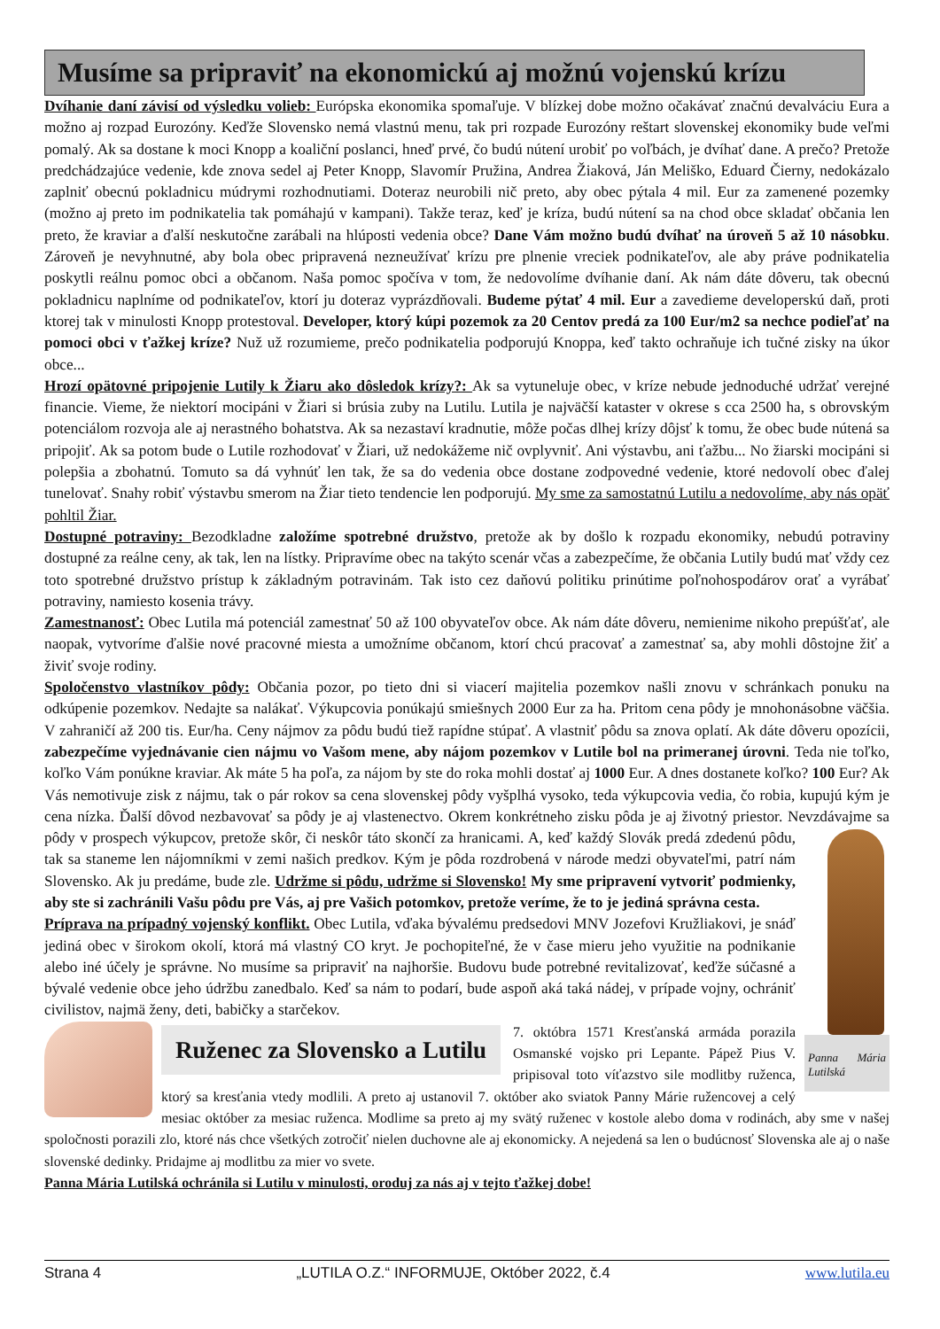Musíme sa pripraviť na ekonomickú aj možnú vojenskú krízu
Dvíhanie daní závisí od výsledku volieb: Európska ekonomika spomaľuje. V blízkej dobe možno očakávať značnú devalváciu Eura a možno aj rozpad Eurozóny. Keďže Slovensko nemá vlastnú menu, tak pri rozpade Eurozóny reštart slovenskej ekonomiky bude veľmi pomalý. Ak sa dostane k moci Knopp a koaliční poslanci, hneď prvé, čo budú nútení urobiť po voľbách, je dvíhať dane. A prečo? Pretože predchádzajúce vedenie, kde znova sedel aj Peter Knopp, Slavomír Pružina, Andrea Žiaková, Ján Meliško, Eduard Čierny, nedokázalo zaplniť obecnú pokladnicu múdrymi rozhodnutiami. Doteraz neurobili nič preto, aby obec pýtala 4 mil. Eur za zamenené pozemky (možno aj preto im podnikatelia tak pomáhajú v kampani). Takže teraz, keď je kríza, budú nútení sa na chod obce skladať občania len preto, že kraviar a ďalší neskutočne zarábali na hlúposti vedenia obce? Dane Vám možno budú dvíhať na úroveň 5 až 10 násobku. Zároveň je nevyhnutné, aby bola obec pripravená nezneužívať krízu pre plnenie vreciek podnikateľov, ale aby práve podnikatelia poskytli reálnu pomoc obci a občanom. Naša pomoc spočíva v tom, že nedovolíme dvíhanie daní. Ak nám dáte dôveru, tak obecnú pokladnicu naplníme od podnikateľov, ktorí ju doteraz vyprázdňovali. Budeme pýtať 4 mil. Eur a zavedieme developerskú daň, proti ktorej tak v minulosti Knopp protestoval. Developer, ktorý kúpi pozemok za 20 Centov predá za 100 Eur/m2 sa nechce podieľať na pomoci obci v ťažkej kríze? Nuž už rozumieme, prečo podnikatelia podporujú Knoppa, keď takto ochraňuje ich tučné zisky na úkor obce...
Hrozí opätovné pripojenie Lutily k Žiaru ako dôsledok krízy?: Ak sa vytuneluje obec, v kríze nebude jednoduché udržať verejné financie. Vieme, že niektorí mocipáni v Žiari si brúsia zuby na Lutilu. Lutila je najväčší kataster v okrese s cca 2500 ha, s obrovským potenciálom rozvoja ale aj nerastného bohatstva. Ak sa nezastaví kradnutie, môže počas dlhej krízy dôjsť k tomu, že obec bude nútená sa pripojiť. Ak sa potom bude o Lutile rozhodovať v Žiari, už nedokážeme nič ovplyvniť. Ani výstavbu, ani ťažbu... No žiarski mocipáni si polepšia a zbohatnú. Tomuto sa dá vyhnúť len tak, že sa do vedenia obce dostane zodpovedné vedenie, ktoré nedovolí obec ďalej tunelovať. Snahy robiť výstavbu smerom na Žiar tieto tendencie len podporujú. My sme za samostatnú Lutilu a nedovolíme, aby nás opäť pohltil Žiar.
Dostupné potraviny: Bezodkladne založíme spotrebné družstvo, pretože ak by došlo k rozpadu ekonomiky, nebudú potraviny dostupné za reálne ceny, ak tak, len na lístky. Pripravíme obec na takýto scenár včas a zabezpečíme, že občania Lutily budú mať vždy cez toto spotrebné družstvo prístup k základným potravinám. Tak isto cez daňovú politiku prinútime poľnohospodárov orať a vyrábať potraviny, namiesto kosenia trávy.
Zamestnanosť: Obec Lutila má potenciál zamestnať 50 až 100 obyvateľov obce. Ak nám dáte dôveru, nemienime nikoho prepúšťať, ale naopak, vytvoríme ďalšie nové pracovné miesta a umožníme občanom, ktorí chcú pracovať a zamestnať sa, aby mohli dôstojne žiť a živiť svoje rodiny.
Spoločenstvo vlastníkov pôdy: Občania pozor, po tieto dni si viacerí majitelia pozemkov našli znovu v schránkach ponuku na odkúpenie pozemkov. Nedajte sa nalákať. Výkupcovia ponúkajú smiešnych 2000 Eur za ha. Pritom cena pôdy je mnohonásobne väčšia. V zahraničí až 200 tis. Eur/ha. Ceny nájmov za pôdu budú tiež rapídne stúpať. A vlastniť pôdu sa znova oplatí. Ak dáte dôveru opozícii, zabezpečíme vyjednávanie cien nájmu vo Vašom mene, aby nájom pozemkov v Lutile bol na primeranej úrovni. Teda nie toľko, koľko Vám ponúkne kraviar. Ak máte 5 ha poľa, za nájom by ste do roka mohli dostať aj 1000 Eur. A dnes dostanete koľko? 100 Eur? Ak Vás nemotivuje zisk z nájmu, tak o pár rokov sa cena slovenskej pôdy vyšplhá vysoko, teda výkupcovia vedia, čo robia, kupujú kým je cena nízka. Ďalší dôvod nezbavovať sa pôdy je aj vlastenectvo. Okrem konkrétneho zisku pôda je aj životný priestor. Nevzdávajme sa pôdy v prospech výkupcov, pretože skôr, či neskôr táto skončí za hranicami. A, keď každý Slovák predá zdedenú pôdu, Panna Mária Lutilská tak sa staneme len nájomníkmi v zemi našich predkov. Kým je pôda rozdrobená v národe medzi obyvateľmi, patrí nám Slovensko. Ak ju predáme, bude zle. Udržme si pôdu, udržme si Slovensko! My sme pripravení vytvoriť podmienky, aby ste si zachránili Vašu pôdu pre Vás, aj pre Vašich potomkov, pretože veríme, že to je jediná správna cesta.
Príprava na prípadný vojenský konflikt. Obec Lutila, vďaka bývalému predsedovi MNV Jozefovi Kružliakovi, je snáď jediná obec v širokom okolí, ktorá má vlastný CO kryt. Je pochopiteľné, že v čase mieru jeho využitie na podnikanie alebo iné účely je správne. No musíme sa pripraviť na najhoršie. Budovu bude potrebné revitalizovať, keďže súčasné a bývalé vedenie obce jeho údržbu zanedbalo. Keď sa nám to podarí, bude aspoň aká taká nádej, v prípade vojny, ochrániť civilistov, najmä ženy, deti, babičky a starčekov.
Ruženec za Slovensko a Lutilu
7. októbra 1571 Kresťanská armáda porazila Osmanské vojsko pri Lepante. Pápež Pius V. pripisoval toto víťazstvo sile modlitby ruženca, ktorý sa kresťania vtedy modlili. A preto aj ustanovil 7. október ako sviatok Panny Márie ružencovej a celý mesiac október za mesiac ruženca. Modlime sa preto aj my svätý ruženec v kostole alebo doma v rodinách, aby sme v našej spoločnosti porazili zlo, ktoré nás chce všetkých zotročiť nielen duchovne ale aj ekonomicky. A nejedená sa len o budúcnosť Slovenska ale aj o naše slovenské dedinky. Pridajme aj modlitbu za mier vo svete.
Panna Mária Lutilská ochránila si Lutilu v minulosti, oroduj za nás aj v tejto ťažkej dobe!
Strana 4 „LUTILA O.Z.“ INFORMUJE, Október 2022, č.4 www.lutila.eu